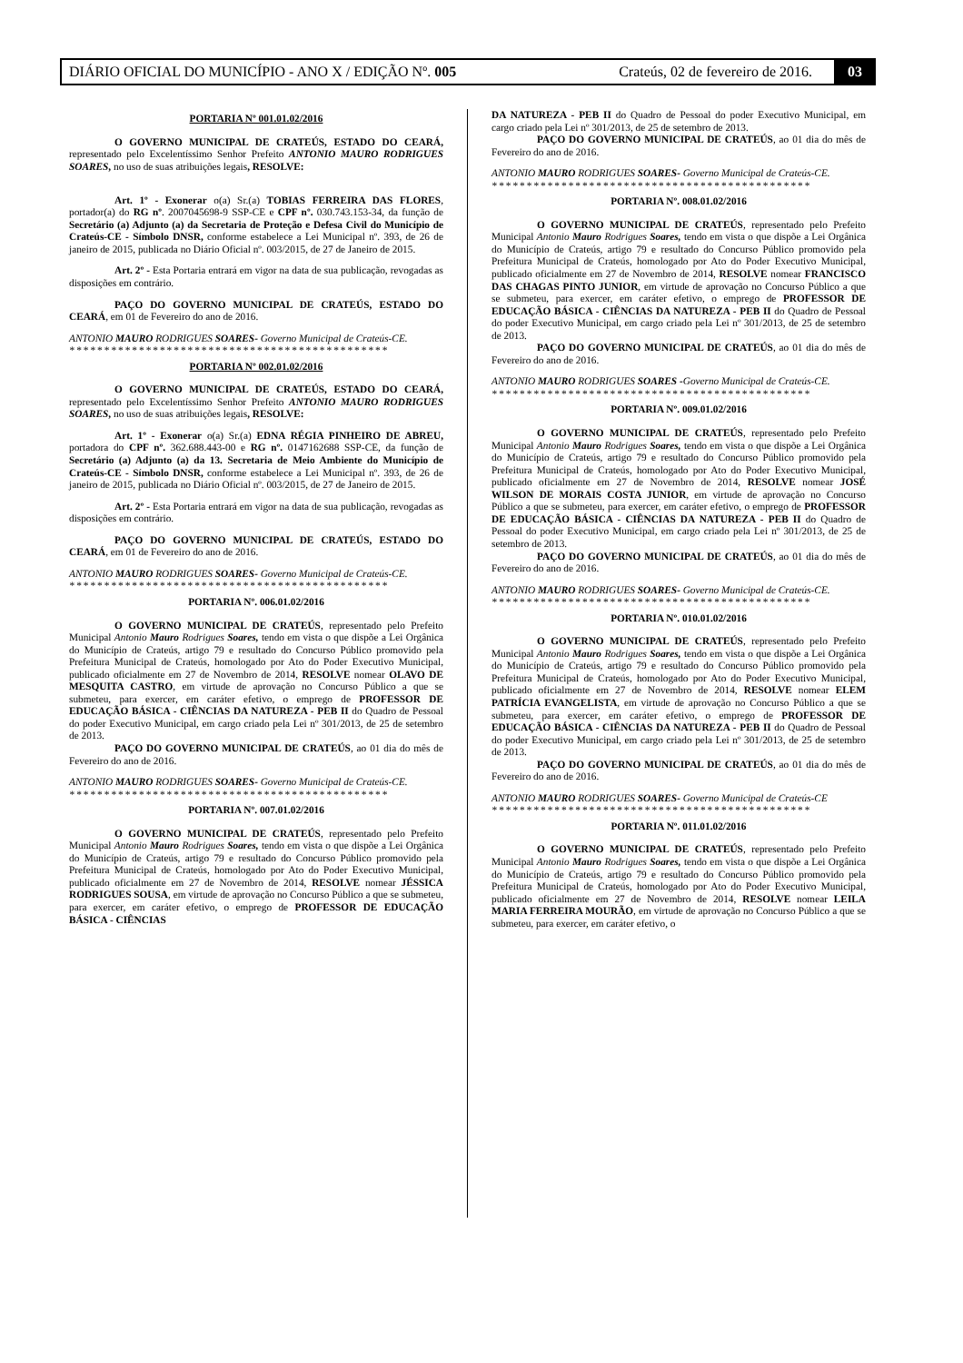DIÁRIO OFICIAL DO MUNICÍPIO - ANO X / EDIÇÃO Nº. 005 Crateús, 02 de fevereiro de 2016. 03
PORTARIA Nº 001.01.02/2016
O GOVERNO MUNICIPAL DE CRATEÚS, ESTADO DO CEARÁ, representado pelo Excelentíssimo Senhor Prefeito ANTONIO MAURO RODRIGUES SOARES, no uso de suas atribuições legais, RESOLVE:
Art. 1º - Exonerar o(a) Sr.(a) TOBIAS FERREIRA DAS FLORES, portador(a) do RG nº. 2007045698-9 SSP-CE e CPF nº. 030.743.153-34, da função de Secretário (a) Adjunto (a) da Secretaria de Proteção e Defesa Civil do Município de Crateús-CE - Símbolo DNSR, conforme estabelece a Lei Municipal nº. 393, de 26 de janeiro de 2015, publicada no Diário Oficial nº. 003/2015, de 27 de Janeiro de 2015.
Art. 2º - Esta Portaria entrará em vigor na data de sua publicação, revogadas as disposições em contrário.
PAÇO DO GOVERNO MUNICIPAL DE CRATEÚS, ESTADO DO CEARÁ, em 01 de Fevereiro do ano de 2016.
ANTONIO MAURO RODRIGUES SOARES- Governo Municipal de Crateús-CE.
**********************************************
PORTARIA Nº 002.01.02/2016
O GOVERNO MUNICIPAL DE CRATEÚS, ESTADO DO CEARÁ, representado pelo Excelentíssimo Senhor Prefeito ANTONIO MAURO RODRIGUES SOARES, no uso de suas atribuições legais, RESOLVE:
Art. 1º - Exonerar o(a) Sr.(a) EDNA RÉGIA PINHEIRO DE ABREU, portadora do CPF nº. 362.688.443-00 e RG nº. 0147162688 SSP-CE, da função de Secretário (a) Adjunto (a) da 13. Secretaria de Meio Ambiente do Município de Crateús-CE - Símbolo DNSR, conforme estabelece a Lei Municipal nº. 393, de 26 de janeiro de 2015, publicada no Diário Oficial nº. 003/2015, de 27 de Janeiro de 2015.
Art. 2º - Esta Portaria entrará em vigor na data de sua publicação, revogadas as disposições em contrário.
PAÇO DO GOVERNO MUNICIPAL DE CRATEÚS, ESTADO DO CEARÁ, em 01 de Fevereiro do ano de 2016.
ANTONIO MAURO RODRIGUES SOARES- Governo Municipal de Crateús-CE.
**********************************************
PORTARIA Nº. 006.01.02/2016
O GOVERNO MUNICIPAL DE CRATEÚS, representado pelo Prefeito Municipal Antonio Mauro Rodrigues Soares, tendo em vista o que dispõe a Lei Orgânica do Município de Crateús, artigo 79 e resultado do Concurso Público promovido pela Prefeitura Municipal de Crateús, homologado por Ato do Poder Executivo Municipal, publicado oficialmente em 27 de Novembro de 2014, RESOLVE nomear OLAVO DE MESQUITA CASTRO, em virtude de aprovação no Concurso Público a que se submeteu, para exercer, em caráter efetivo, o emprego de PROFESSOR DE EDUCAÇÃO BÁSICA - CIÊNCIAS DA NATUREZA - PEB II do Quadro de Pessoal do poder Executivo Municipal, em cargo criado pela Lei nº 301/2013, de 25 de setembro de 2013.
PAÇO DO GOVERNO MUNICIPAL DE CRATEÚS, ao 01 dia do mês de Fevereiro do ano de 2016.
ANTONIO MAURO RODRIGUES SOARES- Governo Municipal de Crateús-CE.
**********************************************
PORTARIA Nº. 007.01.02/2016
O GOVERNO MUNICIPAL DE CRATEÚS, representado pelo Prefeito Municipal Antonio Mauro Rodrigues Soares, tendo em vista o que dispõe a Lei Orgânica do Município de Crateús, artigo 79 e resultado do Concurso Público promovido pela Prefeitura Municipal de Crateús, homologado por Ato do Poder Executivo Municipal, publicado oficialmente em 27 de Novembro de 2014, RESOLVE nomear JÉSSICA RODRIGUES SOUSA, em virtude de aprovação no Concurso Público a que se submeteu, para exercer, em caráter efetivo, o emprego de PROFESSOR DE EDUCAÇÃO BÁSICA - CIÊNCIAS
DA NATUREZA - PEB II do Quadro de Pessoal do poder Executivo Municipal, em cargo criado pela Lei nº 301/2013, de 25 de setembro de 2013.
PAÇO DO GOVERNO MUNICIPAL DE CRATEÚS, ao 01 dia do mês de Fevereiro do ano de 2016.
ANTONIO MAURO RODRIGUES SOARES- Governo Municipal de Crateús-CE.
**********************************************
PORTARIA Nº. 008.01.02/2016
O GOVERNO MUNICIPAL DE CRATEÚS, representado pelo Prefeito Municipal Antonio Mauro Rodrigues Soares, tendo em vista o que dispõe a Lei Orgânica do Município de Crateús, artigo 79 e resultado do Concurso Público promovido pela Prefeitura Municipal de Crateús, homologado por Ato do Poder Executivo Municipal, publicado oficialmente em 27 de Novembro de 2014, RESOLVE nomear FRANCISCO DAS CHAGAS PINTO JUNIOR, em virtude de aprovação no Concurso Público a que se submeteu, para exercer, em caráter efetivo, o emprego de PROFESSOR DE EDUCAÇÃO BÁSICA - CIÊNCIAS DA NATUREZA - PEB II do Quadro de Pessoal do poder Executivo Municipal, em cargo criado pela Lei nº 301/2013, de 25 de setembro de 2013.
PAÇO DO GOVERNO MUNICIPAL DE CRATEÚS, ao 01 dia do mês de Fevereiro do ano de 2016.
ANTONIO MAURO RODRIGUES SOARES -Governo Municipal de Crateús-CE.
**********************************************
PORTARIA Nº. 009.01.02/2016
O GOVERNO MUNICIPAL DE CRATEÚS, representado pelo Prefeito Municipal Antonio Mauro Rodrigues Soares, tendo em vista o que dispõe a Lei Orgânica do Município de Crateús, artigo 79 e resultado do Concurso Público promovido pela Prefeitura Municipal de Crateús, homologado por Ato do Poder Executivo Municipal, publicado oficialmente em 27 de Novembro de 2014, RESOLVE nomear JOSÉ WILSON DE MORAIS COSTA JUNIOR, em virtude de aprovação no Concurso Público a que se submeteu, para exercer, em caráter efetivo, o emprego de PROFESSOR DE EDUCAÇÃO BÁSICA - CIÊNCIAS DA NATUREZA - PEB II do Quadro de Pessoal do poder Executivo Municipal, em cargo criado pela Lei nº 301/2013, de 25 de setembro de 2013.
PAÇO DO GOVERNO MUNICIPAL DE CRATEÚS, ao 01 dia do mês de Fevereiro do ano de 2016.
ANTONIO MAURO RODRIGUES SOARES- Governo Municipal de Crateús-CE.
**********************************************
PORTARIA Nº. 010.01.02/2016
O GOVERNO MUNICIPAL DE CRATEÚS, representado pelo Prefeito Municipal Antonio Mauro Rodrigues Soares, tendo em vista o que dispõe a Lei Orgânica do Município de Crateús, artigo 79 e resultado do Concurso Público promovido pela Prefeitura Municipal de Crateús, homologado por Ato do Poder Executivo Municipal, publicado oficialmente em 27 de Novembro de 2014, RESOLVE nomear ELEM PATRÍCIA EVANGELISTA, em virtude de aprovação no Concurso Público a que se submeteu, para exercer, em caráter efetivo, o emprego de PROFESSOR DE EDUCAÇÃO BÁSICA - CIÊNCIAS DA NATUREZA - PEB II do Quadro de Pessoal do poder Executivo Municipal, em cargo criado pela Lei nº 301/2013, de 25 de setembro de 2013.
PAÇO DO GOVERNO MUNICIPAL DE CRATEÚS, ao 01 dia do mês de Fevereiro do ano de 2016.
ANTONIO MAURO RODRIGUES SOARES- Governo Municipal de Crateús-CE
**********************************************
PORTARIA Nº. 011.01.02/2016
O GOVERNO MUNICIPAL DE CRATEÚS, representado pelo Prefeito Municipal Antonio Mauro Rodrigues Soares, tendo em vista o que dispõe a Lei Orgânica do Município de Crateús, artigo 79 e resultado do Concurso Público promovido pela Prefeitura Municipal de Crateús, homologado por Ato do Poder Executivo Municipal, publicado oficialmente em 27 de Novembro de 2014, RESOLVE nomear LEILA MARIA FERREIRA MOURÃO, em virtude de aprovação no Concurso Público a que se submeteu, para exercer, em caráter efetivo, o